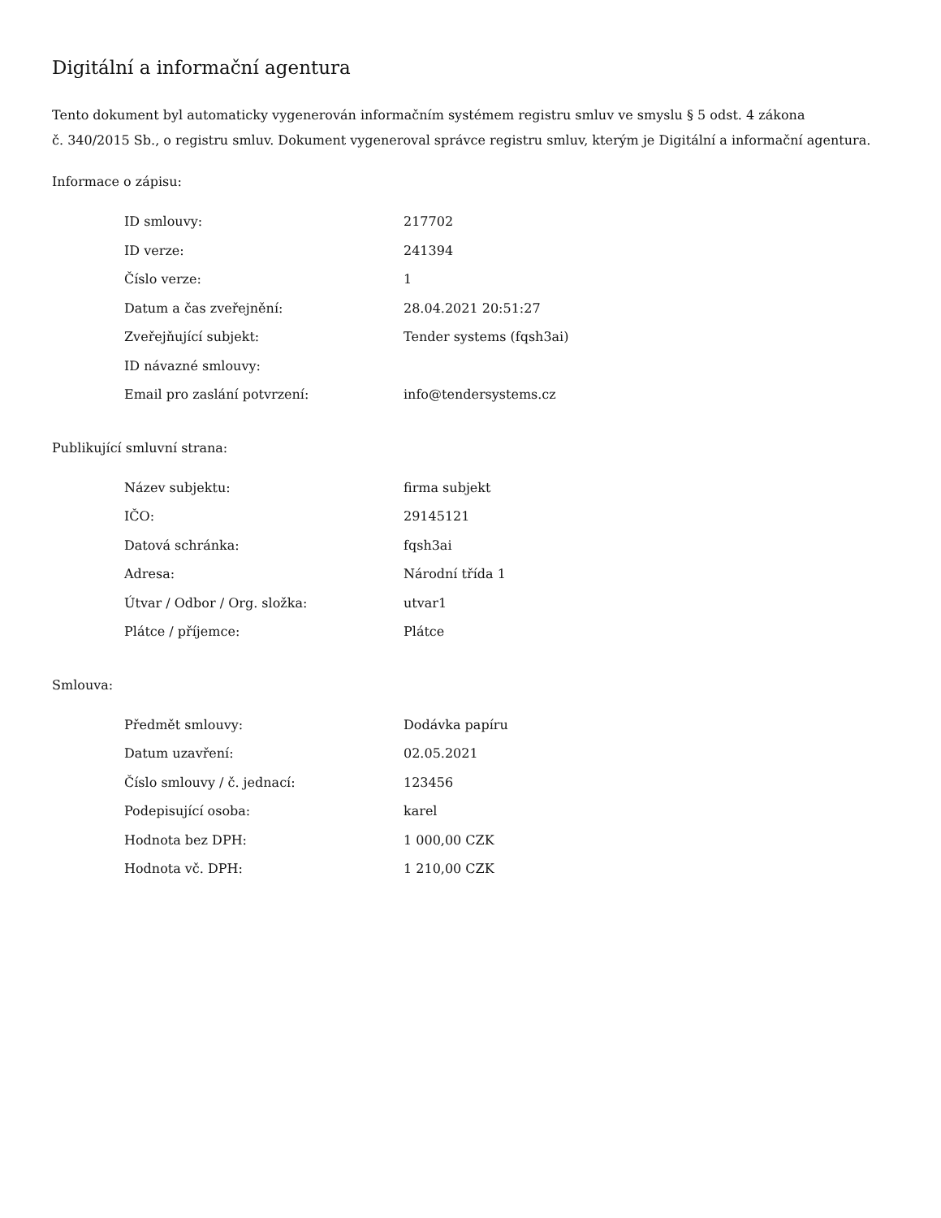Digitální a informační agentura
Tento dokument byl automaticky vygenerován informačním systémem registru smluv ve smyslu § 5 odst. 4 zákona
č. 340/2015 Sb., o registru smluv. Dokument vygeneroval správce registru smluv, kterým je Digitální a informační agentura.
Informace o zápisu:
| ID smlouvy: | 217702 |
| ID verze: | 241394 |
| Číslo verze: | 1 |
| Datum a čas zveřejnění: | 28.04.2021 20:51:27 |
| Zveřejňující subjekt: | Tender systems (fqsh3ai) |
| ID návazné smlouvy: | |
| Email pro zaslání potvrzení: | info@tendersystems.cz |
Publikující smluvní strana:
| Název subjektu: | firma subjekt |
| IČO: | 29145121 |
| Datová schránka: | fqsh3ai |
| Adresa: | Národní třída 1 |
| Útvar / Odbor / Org. složka: | utvar1 |
| Plátce / příjemce: | Plátce |
Smlouva:
| Předmět smlouvy: | Dodávka papíru |
| Datum uzavření: | 02.05.2021 |
| Číslo smlouvy / č. jednací: | 123456 |
| Podepisující osoba: | karel |
| Hodnota bez DPH: | 1 000,00 CZK |
| Hodnota vč. DPH: | 1 210,00 CZK |